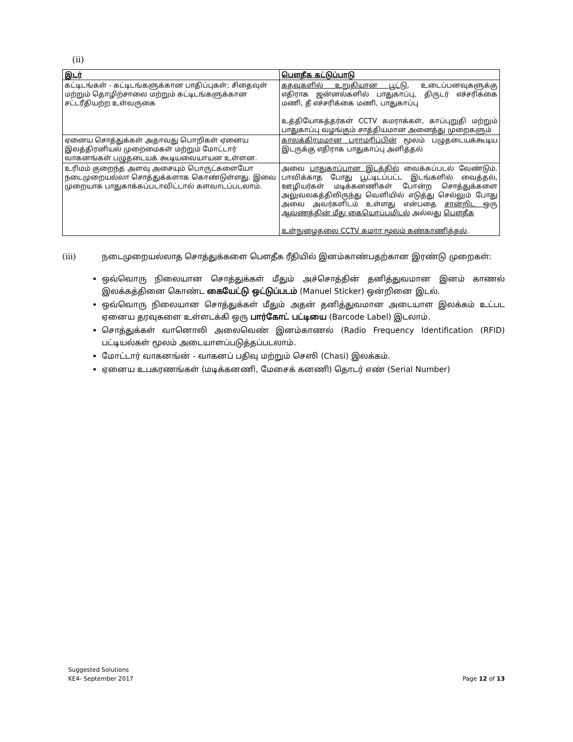(ii)
| இடர் | பௌதீக கட்டுப்பாடு |
| --- | --- |
| கட்டிடங்கள் - கட்டிடங்களுக்கான பாதிப்புகள்; சிதைவுள் மற்றும் தொழிற்சாலை மற்றும் கட்டிடங்களுக்கான சட்டரீதியற்ற உள்வருகை | கதவுகளில் உறுதியான பூட்டு , உடைப்பனவுகளுக்கு எதிராக ஜன்னல்களில் பாதுகாப்பு, திருடர் எச்சரிக்கை மணி, தீ எச்சரிக்கை மணி, பாதுகாப்பு உத்தியோகத்தர்கள் CCTV கமராக்கள், காப்புறுதி மற்றும் பாதுகாப்பு வழங்கும் சாத்தியமான அனைத்து முறைகளும் |
| ஏனைய சொத்துக்கள் அதாவது பொறிகள் ஏனைய இலத்திரனியல் முறைமைகள் மற்றும் மோட்டார் வாகனங்கள் பழுதடையக் கூடியவையாயன உள்ளன. | காலக்கிரமமான பராமரிப்பின் மூலம் பழுதடையக்கூடிய இடருக்கு எதிராக பாதுகாப்பு அளித்தல் |
| உரிமம் குறைந்த அளவு அசையும் பொருட்களையோ நடைமுறையல்லா சொத்துக்களாக கொண்டுள்ளது. இவை முறையாக பாதுகாக்கப்படாவிட்டால் களவாடப்படலாம். | அவை பாதுகாப்பான இடத்தில் வைக்கப்படல் வேண்டும். பாவிக்காத போது பூட்டிடப்பட்ட இடங்களில் வைத்தல், ஊழியர்கள் மடிக்கனணிகள் போன்ற சொத்துக்களை அலுவலகத்திலிருந்து வெளியில் எடுத்து செல்லும் போது அவை அவர்களிடம் உள்ளது என்பதை சான்றிட ஒரு ஆவணத்தின் மீது கையொப்பமிடல் அல்லது பௌதீக உள்நுழைதலை CCTV கமரா மூலம் கண்காணித்தல் . |
(iii) நடைமுறையல்லாத சொத்துக்களை பௌதீக ரீதியில் இனம்காண்பதற்கான இரண்டு முறைகள்:
ஒவ்வொரு நிலையான சொத்துக்கள் மீதும் அச்சொத்தின் தனித்துவமான இனம் காணல் இலக்கத்தினை கொண்ட கையேட்டு ஒட்டுப்படம் (Manuel Sticker) ஒன்றினை இடல்.
ஒவ்வொரு நிலையான சொத்துக்கள் மீதும் அதன் தனித்துவமான அடையாள இலக்கம் உட்பட ஏனைய தரவுகளை உள்ளடக்கி ஒரு பார்கோட் பட்டியை (Barcode Label) இடலாம்.
சொத்துக்கள் வானொலி அலைவெண் இனம்காணல் (Radio Frequency Identification (RFID) பட்டியல்கள் மூலம் அடையாளப்படுத்தப்படலாம்.
மோட்டார் வாகனங்ன் - வாகனப் பதிவு மற்றும் செஸி (Chasi) இலக்கம்.
ஏனைய உபகரணங்கள் (மடிக்கனணி, மேசைக் கனணி) தொடர் எண் (Serial Number)
Suggested Solutions
KE4- September 2017
Page 12 of 13